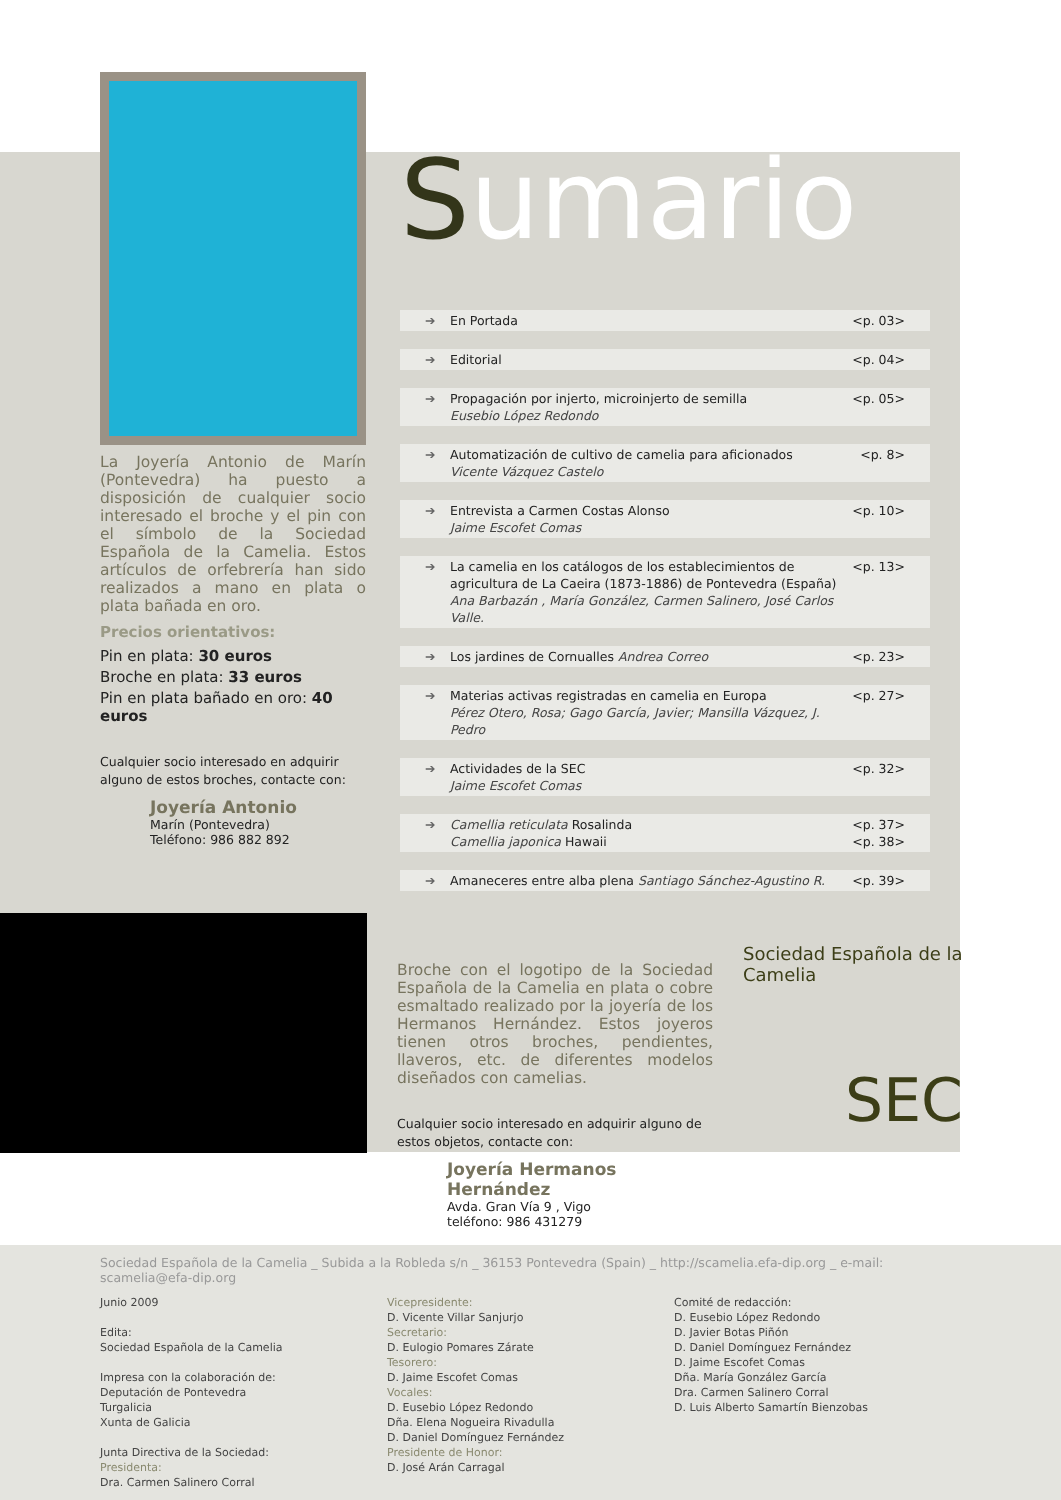La Joyería Antonio de Marín (Pontevedra) ha puesto a disposición de cualquier socio interesado el broche y el pin con el símbolo de la Sociedad Española de la Camelia. Estos artículos de orfebrería han sido realizados a mano en plata o plata bañada en oro.
Precios orientativos:
Pin en plata: 30 euros
Broche en plata: 33 euros
Pin en plata bañado en oro: 40 euros
Cualquier socio interesado en adquirir alguno de estos broches, contacte con:
Joyería Antonio
Marín (Pontevedra)
Teléfono: 986 882 892
Sumario
➔ En Portada <p. 03>
➔ Editorial <p. 04>
➔ Propagación por injerto, microinjerto de semilla
Eusebio López Redondo <p. 05>
➔ Automatización de cultivo de camelia para aficionados
Vicente Vázquez Castelo <p. 8>
➔ Entrevista a Carmen Costas Alonso
Jaime Escofet Comas <p. 10>
➔ La camelia en los catálogos de los establecimientos de agricultura de La Caeira (1873-1886) de Pontevedra (España)
Ana Barbazán , María González, Carmen Salinero, José Carlos Valle. <p. 13>
➔ Los jardines de Cornualles Andrea Correo <p. 23>
➔ Materias activas registradas en camelia en Europa
Pérez Otero, Rosa; Gago García, Javier; Mansilla Vázquez, J. Pedro <p. 27>
➔ Actividades de la SEC
Jaime Escofet Comas <p. 32>
➔ Camellia reticulata Rosalinda
Camellia japonica Hawaii <p. 37>
<p. 38>
➔ Amaneceres entre alba plena Santiago Sánchez-Agustino R. <p. 39>
Broche con el logotipo de la Sociedad Española de la Camelia en plata o cobre esmaltado realizado por la joyería de los Hermanos Hernández. Estos joyeros tienen otros broches, pendientes, llaveros, etc. de diferentes modelos diseñados con camelias.
Cualquier socio interesado en adquirir alguno de estos objetos, contacte con:
Joyería Hermanos Hernández
Avda. Gran Vía 9 , Vigo
teléfono: 986 431279
Sociedad Española de la Camelia
SEC
Sociedad Española de la Camelia _ Subida a la Robleda s/n _ 36153 Pontevedra (Spain) _ http://scamelia.efa-dip.org _ e-mail: scamelia@efa-dip.org
Junio 2009
Edita:
Sociedad Española de la Camelia
Impresa con la colaboración de:
Deputación de Pontevedra
Turgalicia
Xunta de Galicia
Junta Directiva de la Sociedad:
Presidenta:
Dra. Carmen Salinero Corral
Vicepresidente:
D. Vicente Villar Sanjurjo
Secretario:
D. Eulogio Pomares Zárate
Tesorero:
D. Jaime Escofet Comas
Vocales:
D. Eusebio López Redondo
Dña. Elena Nogueira Rivadulla
D. Daniel Domínguez Fernández
Presidente de Honor:
D. José Arán Carragal
Comité de redacción:
D. Eusebio López Redondo
D. Javier Botas Piñón
D. Daniel Domínguez Fernández
D. Jaime Escofet Comas
Dña. María González García
Dra. Carmen Salinero Corral
D. Luis Alberto Samartín Bienzobas